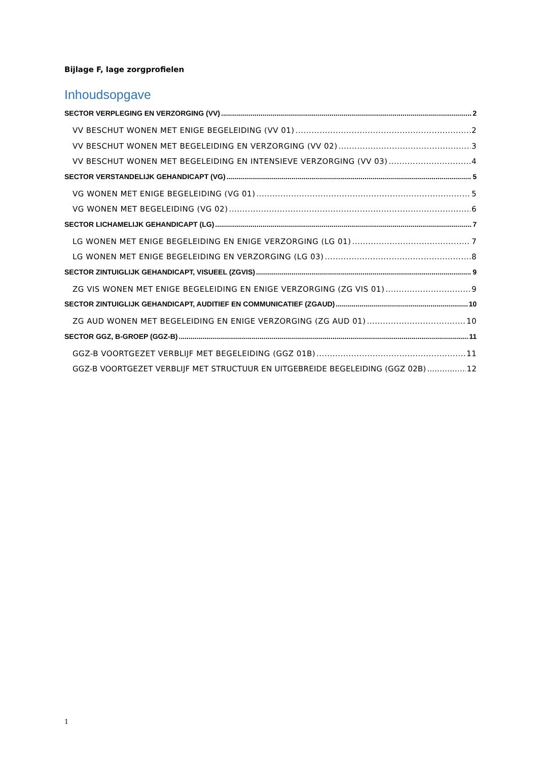Bijlage F, lage zorgprofielen
Inhoudsopgave
SECTOR VERPLEGING EN VERZORGING (VV) 2
VV BESCHUT WONEN MET ENIGE BEGELEIDING (VV 01) 2
VV BESCHUT WONEN MET BEGELEIDING EN VERZORGING (VV 02) 3
VV BESCHUT WONEN MET BEGELEIDING EN INTENSIEVE VERZORGING (VV 03) 4
SECTOR VERSTANDELIJK GEHANDICAPT (VG) 5
VG WONEN MET ENIGE BEGELEIDING (VG 01) 5
VG WONEN MET BEGELEIDING (VG 02) 6
SECTOR LICHAMELIJK GEHANDICAPT (LG) 7
LG WONEN MET ENIGE BEGELEIDING EN ENIGE VERZORGING (LG 01) 7
LG WONEN MET ENIGE BEGELEIDING EN VERZORGING (LG 03) 8
SECTOR ZINTUIGLIJK GEHANDICAPT, VISUEEL (ZGVIS) 9
ZG VIS WONEN MET ENIGE BEGELEIDING EN ENIGE VERZORGING (ZG VIS 01) 9
SECTOR ZINTUIGLIJK GEHANDICAPT, AUDITIEF EN COMMUNICATIEF (ZGAUD) 10
ZG AUD WONEN MET BEGELEIDING EN ENIGE VERZORGING (ZG AUD 01) 10
SECTOR GGZ, B-GROEP (GGZ-B) 11
GGZ-B VOORTGEZET VERBLIJF MET BEGELEIDING (GGZ 01B) 11
GGZ-B VOORTGEZET VERBLIJF MET STRUCTUUR EN UITGEBREIDE BEGELEIDING (GGZ 02B) 12
1